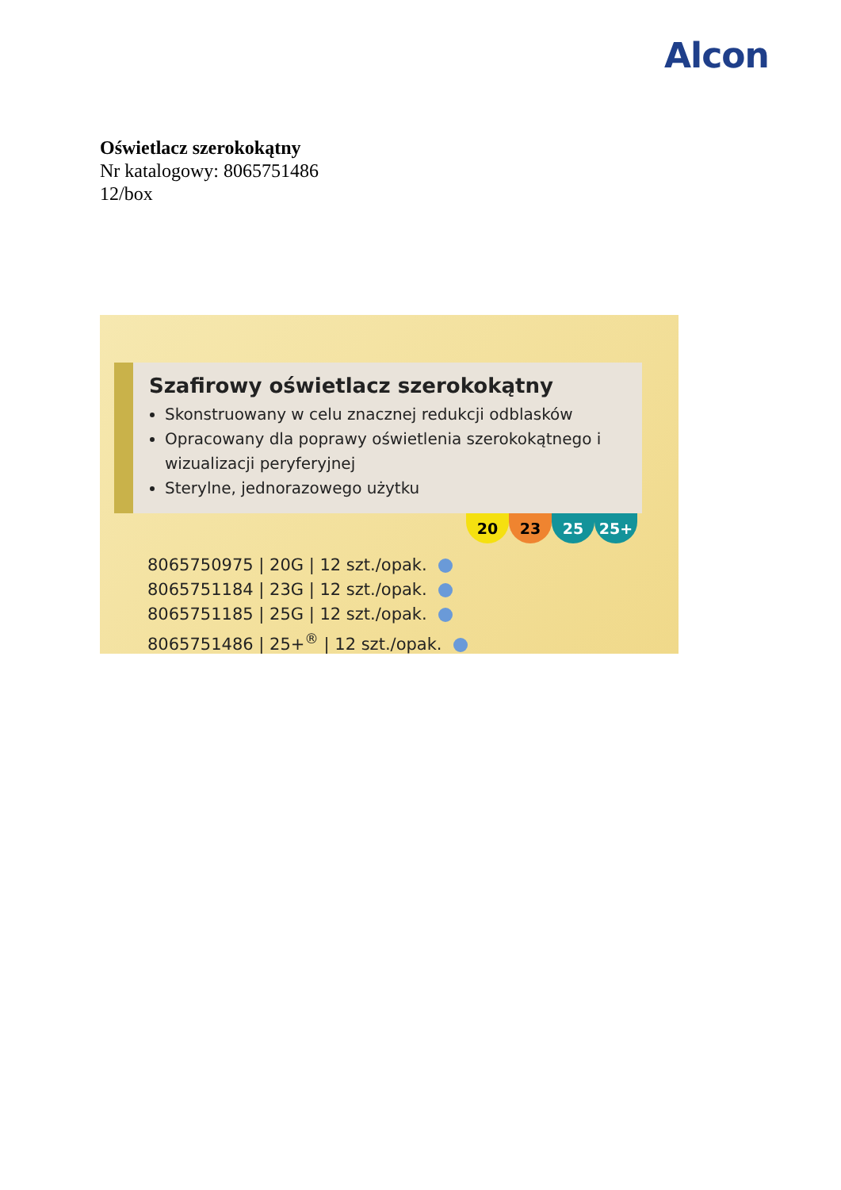Alcon
Oświetlacz szerokokątny
Nr katalogowy: 8065751486
12/box
Szafirowy oświetlacz szerokokątny
Skonstruowany w celu znacznej redukcji odblasków
Opracowany dla poprawy oświetlenia szerokokątnego i wizualizacji peryferyjnej
Sterylne, jednorazowego użytku
20 23 25 25+
8065750975 | 20G | 12 szt./opak.
8065751184 | 23G | 12 szt./opak.
8065751185 | 25G | 12 szt./opak.
8065751486 | 25+<sup>®</sup> | 12 szt./opak.